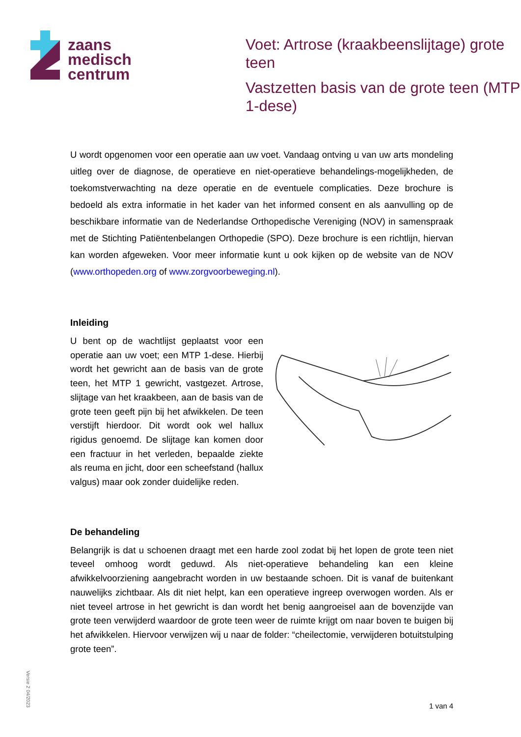zaans
medisch
centrum
Voet: Artrose (kraakbeenslijtage) grote teen
Vastzetten basis van de grote teen (MTP 1-dese)
U wordt opgenomen voor een operatie aan uw voet. Vandaag ontving u van uw arts mondeling uitleg over de diagnose, de operatieve en niet-operatieve behandelings-mogelijkheden, de toekomstverwachting na deze operatie en de eventuele complicaties. Deze brochure is bedoeld als extra informatie in het kader van het informed consent en als aanvulling op de beschikbare informatie van de Nederlandse Orthopedische Vereniging (NOV) in samenspraak met de Stichting Patiëntenbelangen Orthopedie (SPO). Deze brochure is een richtlijn, hiervan kan worden afgeweken. Voor meer informatie kunt u ook kijken op de website van de NOV (www.orthopeden.org of www.zorgvoorbeweging.nl).
Inleiding
U bent op de wachtlijst geplaatst voor een operatie aan uw voet; een MTP 1-dese. Hierbij wordt het gewricht aan de basis van de grote teen, het MTP 1 gewricht, vastgezet. Artrose, slijtage van het kraakbeen, aan de basis van de grote teen geeft pijn bij het afwikkelen. De teen verstijft hierdoor. Dit wordt ook wel hallux rigidus genoemd. De slijtage kan komen door een fractuur in het verleden, bepaalde ziekte als reuma en jicht, door een scheefstand (hallux valgus) maar ook zonder duidelijke reden.
De behandeling
Belangrijk is dat u schoenen draagt met een harde zool zodat bij het lopen de grote teen niet teveel omhoog wordt geduwd. Als niet-operatieve behandeling kan een kleine afwikkelvoorziening aangebracht worden in uw bestaande schoen. Dit is vanaf de buitenkant nauwelijks zichtbaar. Als dit niet helpt, kan een operatieve ingreep overwogen worden. Als er niet teveel artrose in het gewricht is dan wordt het benig aangroeisel aan de bovenzijde van grote teen verwijderd waardoor de grote teen weer de ruimte krijgt om naar boven te buigen bij het afwikkelen. Hiervoor verwijzen wij u naar de folder: “cheilectomie, verwijderen botuitstulping grote teen”.
Versie 2 04/2023
1 van 4